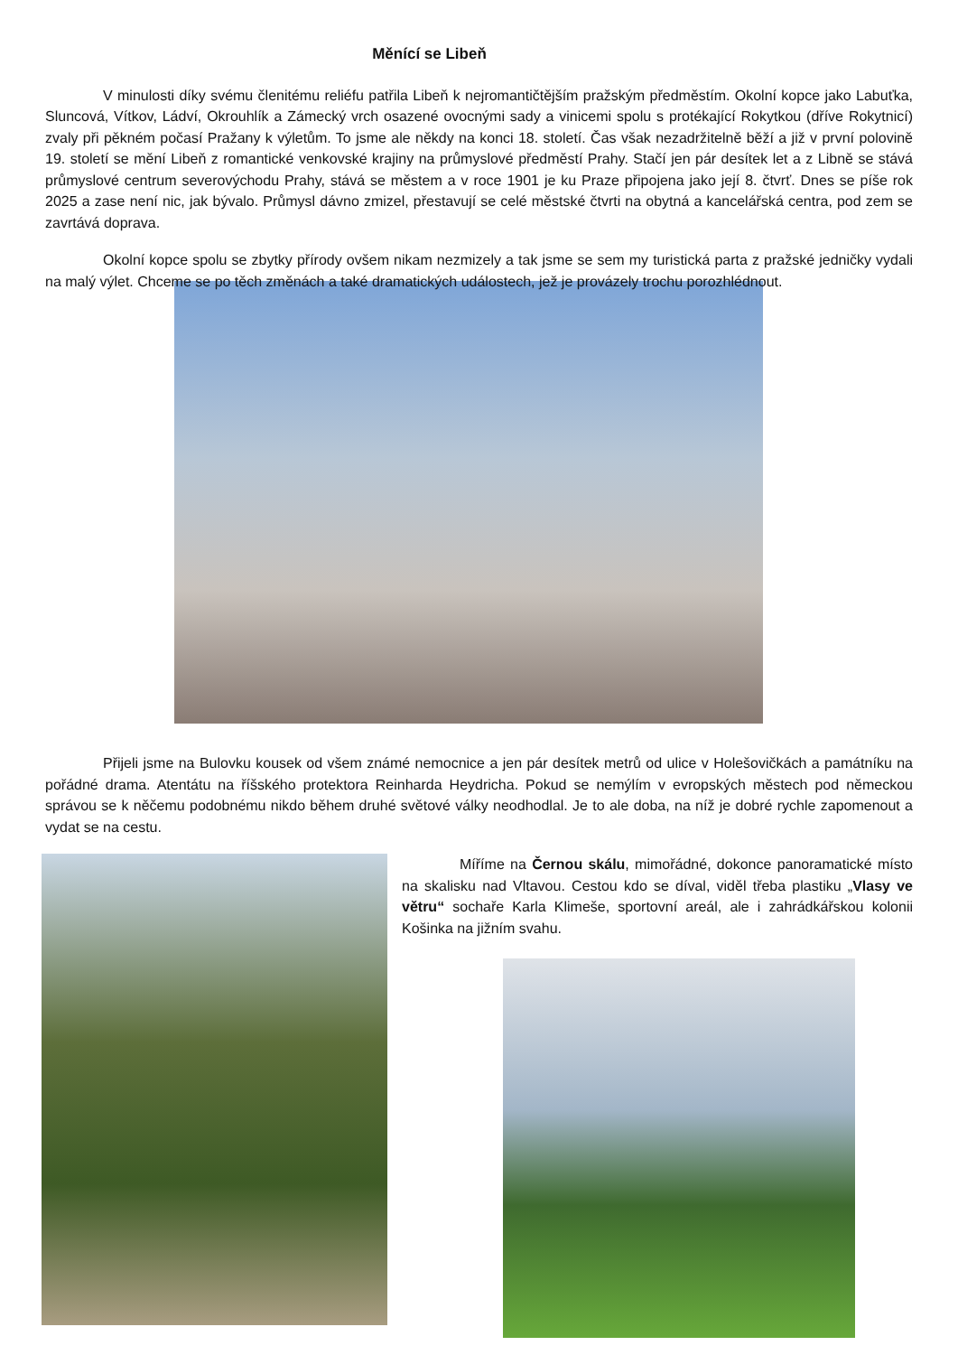Měnící se Libeň
V minulosti díky svému členitému reliéfu patřila Libeň k nejromantičtějším pražským předměstím. Okolní kopce jako Labuťka, Sluncová, Vítkov, Ládví, Okrouhlík a Zámecký vrch osazené ovocnými sady a vinicemi spolu s protékající Rokytkou (dříve Rokytnicí) zvaly při pěkném počasí Pražany k výletům. To jsme ale někdy na konci 18. století. Čas však nezadržitelně běží a již v první polovině 19. století se mění Libeň z romantické venkovské krajiny na průmyslové předměstí Prahy. Stačí jen pár desítek let a z Libně se stává průmyslové centrum severovýchodu Prahy, stává se městem a v roce 1901 je ku Praze připojena jako její 8. čtvrť. Dnes se píše rok 2025 a zase není nic, jak bývalo. Průmysl dávno zmizel, přestavují se celé městské čtvrti na obytná a kancelářská centra, pod zem se zavrtává doprava.
Okolní kopce spolu se zbytky přírody ovšem nikam nezmizely a tak jsme se sem my turistická parta z pražské jedničky vydali na malý výlet. Chceme se po těch změnách a také dramatických událostech, jež je provázely trochu porozhlédnout.
Přijeli jsme na Bulovku kousek od všem známé nemocnice a jen pár desítek metrů od ulice v Holešovičkách a památníku na pořádné drama. Atentátu na říšského protektora Reinharda Heydricha. Pokud se nemýlím v evropských městech pod německou správou se k něčemu podobnému nikdo během druhé světové války neodhodlal. Je to ale doba, na níž je dobré rychle zapomenout a vydat se na cestu.
Míříme na Černou skálu, mimořádné, dokonce panoramatické místo na skalisku nad Vltavou. Cestou kdo se díval, viděl třeba plastiku „Vlasy ve větru“ sochaře Karla Klimeše, sportovní areál, ale i zahrádkářskou kolonii Košinka na jižním svahu.